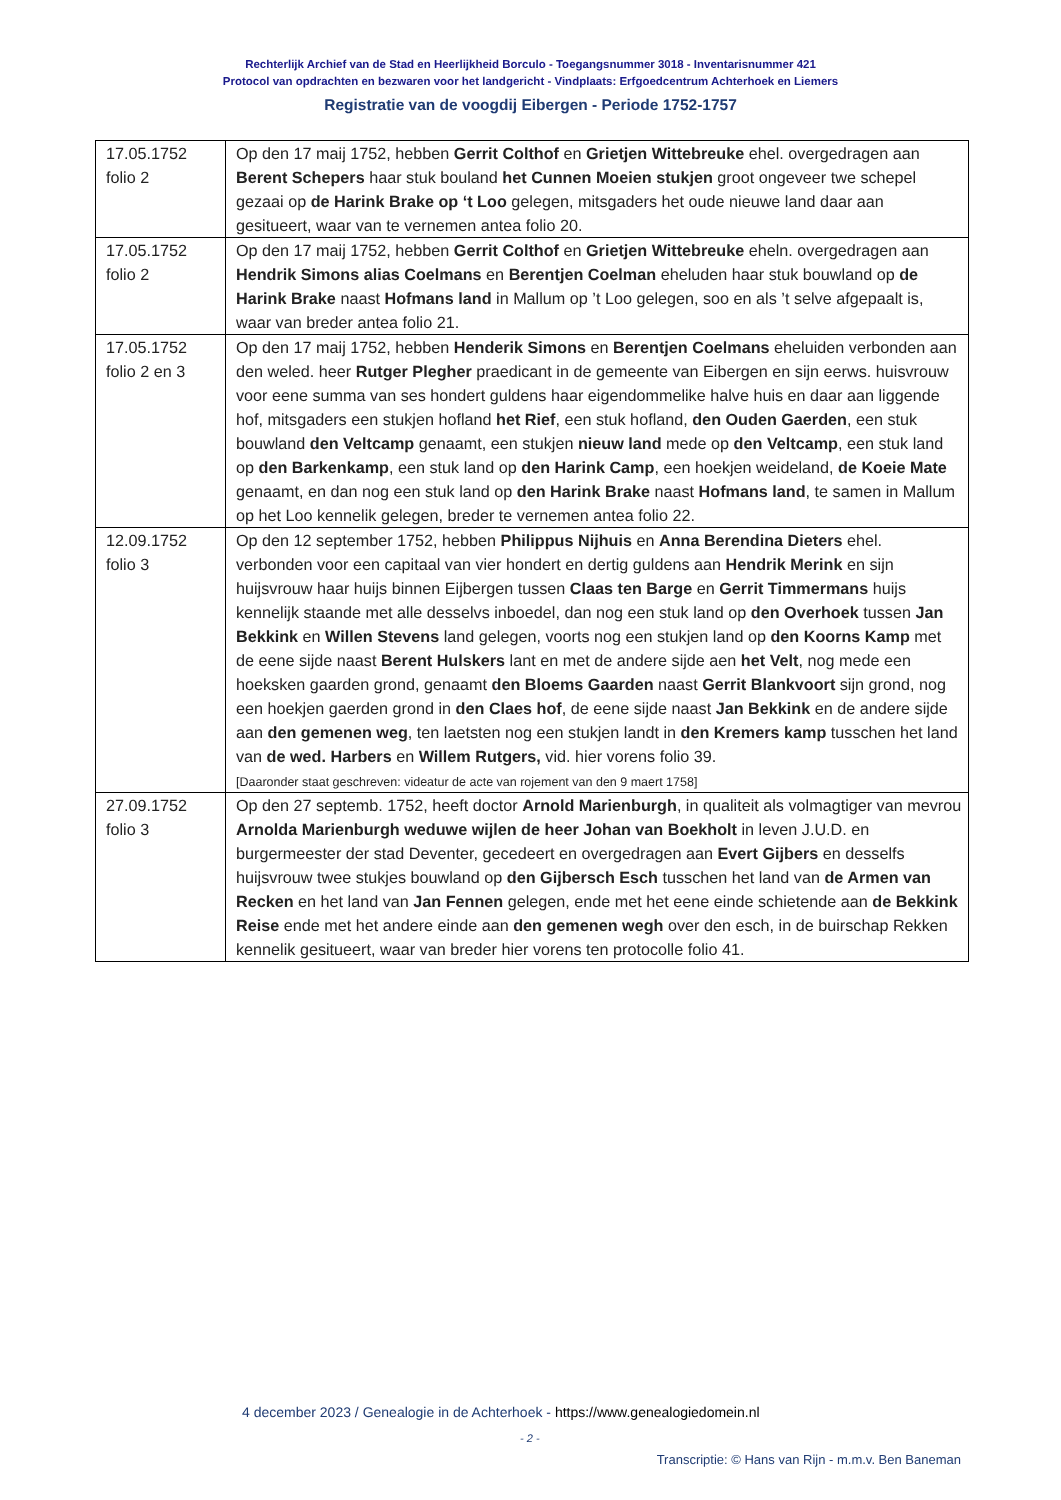Rechterlijk Archief van de Stad en Heerlijkheid Borculo - Toegangsnummer 3018 - Inventarisnummer 421
Protocol van opdrachten en bezwaren voor het landgericht - Vindplaats: Erfgoedcentrum Achterhoek en Liemers
Registratie van de voogdij Eibergen - Periode 1752-1757
| 17.05.1752 folio 2 | Op den 17 maij 1752, hebben Gerrit Colthof en Grietjen Wittebreuke ehel. overgedragen aan Berent Schepers haar stuk bouland het Cunnen Moeien stukjen groot ongeveer twe schepel gezaai op de Harink Brake op ‘t Loo gelegen, mitsgaders het oude nieuwe land daar aan gesitueert, waar van te vernemen antea folio 20. |
| 17.05.1752 folio 2 | Op den 17 maij 1752, hebben Gerrit Colthof en Grietjen Wittebreuke eheln. overgedragen aan Hendrik Simons alias Coelmans en Berentjen Coelman eheluden haar stuk bouwland op de Harink Brake naast Hofmans land in Mallum op ’t Loo gelegen, soo en als ’t selve afgepaalt is, waar van breder antea folio 21. |
| 17.05.1752 folio 2 en 3 | Op den 17 maij 1752, hebben Henderik Simons en Berentjen Coelmans eheluiden verbonden aan den weled. heer Rutger Plegher praedicant in de gemeente van Eibergen en sijn eerws. huisvrouw voor eene summa van ses hondert guldens haar eigendommelike halve huis en daar aan liggende hof, mitsgaders een stukjen hofland het Rief , een stuk hofland, den Ouden Gaerden , een stuk bouwland den Veltcamp genaamt, een stukjen nieuw land mede op den Veltcamp , een stuk land op den Barkenkamp , een stuk land op den Harink Camp , een hoekjen weideland, de Koeie Mate genaamt, en dan nog een stuk land op den Harink Brake naast Hofmans land , te samen in Mallum op het Loo kennelik gelegen, breder te vernemen antea folio 22. |
| 12.09.1752 folio 3 | Op den 12 september 1752, hebben Philippus Nijhuis en Anna Berendina Dieters ehel. verbonden voor een capitaal van vier hondert en dertig guldens aan Hendrik Merink en sijn huijsvrouw haar huijs binnen Eijbergen tussen Claas ten Barge en Gerrit Timmermans huijs kennelijk staande met alle desselvs inboedel, dan nog een stuk land op den Overhoek tussen Jan Bekkink en Willen Stevens land gelegen, voorts nog een stukjen land op den Koorns Kamp met de eene sijde naast Berent Hulskers lant en met de andere sijde aen het Velt , nog mede een hoeksken gaarden grond, genaamt den Bloems Gaarden naast Gerrit Blankvoort sijn grond, nog een hoekjen gaerden grond in den Claes hof , de eene sijde naast Jan Bekkink en de andere sijde aan den gemenen weg , ten laetsten nog een stukjen landt in den Kremers kamp tusschen het land van de wed. Harbers en Willem Rutgers, vid. hier vorens folio 39. [Daaronder staat geschreven: videatur de acte van rojement van den 9 maert 1758] |
| 27.09.1752 folio 3 | Op den 27 septemb. 1752, heeft doctor Arnold Marienburgh , in qualiteit als volmagtiger van mevrou Arnolda Marienburgh weduwe wijlen de heer Johan van Boekholt in leven J.U.D. en burgermeester der stad Deventer, gecedeert en overgedragen aan Evert Gijbers en desselfs huijsvrouw twee stukjes bouwland op den Gijbersch Esch tusschen het land van de Armen van Recken en het land van Jan Fennen gelegen, ende met het eene einde schietende aan de Bekkink Reise ende met het andere einde aan den gemenen wegh over den esch, in de buirschap Rekken kennelik gesitueert, waar van breder hier vorens ten protocolle folio 41. |
4 december 2023 / Genealogie in de Achterhoek - https://www.genealogiedomein.nl
- 2 -
Transcriptie: © Hans van Rijn - m.m.v. Ben Baneman